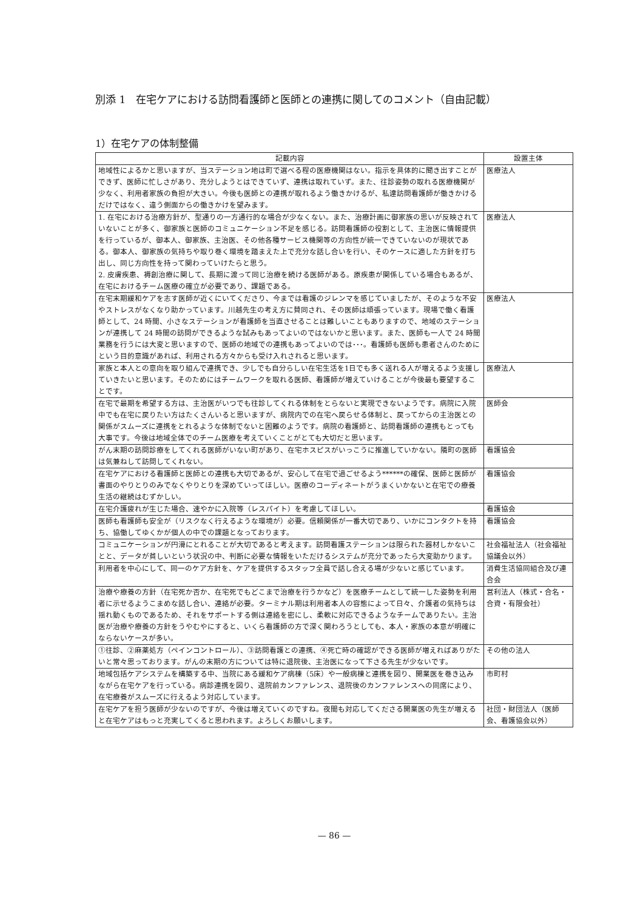別添 1　在宅ケアにおける訪問看護師と医師との連携に関してのコメント（自由記載）
1）在宅ケアの体制整備
| 記載内容 | 設置主体 |
| --- | --- |
| 地域性によるかと思いますが、当ステーション地は町で選べる程の医療機関はない。指示を具体的に聞き出すことができず、医師に忙しさがあり、充分しようとはできていず、連携は取れていず。また、往診姿勢の取れる医療機関が少なく、利用者家族の負担が大きい。今後も医師との連携が取れるよう働きかけるが、私達訪問看護師が働きかけるだけではなく、違う側面からの働きかけを望みます。 | 医療法人 |
| 1. 在宅における治療方針が、型通りの一方通行的な場合が少なくない。また、治療計画に御家族の思いが反映されていないことが多く、御家族と医師のコミュニケーション不足を感じる。訪問看護師の役割として、主治医に情報提供を行っているが、御本人、御家族、主治医、その他各種サービス機関等の方向性が統一できていないのが現状である。御本人、御家族の気持ちや取り巻く環境を踏まえた上で充分な話し合いを行い、そのケースに適した方針を打ち出し、同じ方向性を持って関わっていけたらと思う。 2. 皮膚疾患、褥創治療に関して、長期に渡って同じ治療を続ける医師がある。原疾患が関係している場合もあるが、在宅におけるチーム医療の確立が必要であり、課題である。 | 医療法人 |
| 在宅末期緩和ケアを志す医師が近くにいてくださり、今までは看護のジレンマを感じていましたが、そのような不安やストレスがなくなり助かっています。川越先生の考え方に賛同され、その医師は頑張っています。現場で働く看護師として、24 時間、小さなステーションが看護師を当直させることは難しいこともありますので、地域のステーションが連携して 24 時間の訪問ができるような試みもあってよいのではないかと思います。また、医師も一人で 24 時間業務を行うには大変と思いますので、医師の地域での連携もあってよいのでは･･･。看護師も医師も患者さんのためにという目的意識があれば、利用される方々からも受け入れされると思います。 | 医療法人 |
| 家族と本人との意向を取り組んで連携でき、少しでも自分らしい在宅生活を1日でも多く送れる人が増えるよう支援していきたいと思います。そのためにはチームワークを取れる医師、看護師が増えていけることが今後最も要望することです。 | 医療法人 |
| 在宅で最期を希望する方は、主治医がいつでも往診してくれる体制をとらないと実現できないようです。病院に入院中でも在宅に戻りたい方はたくさんいると思いますが、病院内での在宅へ戻らせる体制と、戻ってからの主治医との関係がスムーズに連携をとれるような体制でないと困難のようです。病院の看護師と、訪問看護師の連携もとっても大事です。今後は地域全体でのチーム医療を考えていくことがとても大切だと思います。 | 医師会 |
| がん末期の訪問診療をしてくれる医師がいない町があり、在宅ホスピスがいっこうに推進していかない。隣町の医師は気兼ねして訪問してくれない。 | 看護協会 |
| 在宅ケアにおける看護師と医師との連携も大切であるが、安心して在宅で過ごせるよう******の確保、医師と医師が書面のやりとりのみでなくやりとりを深めていってほしい。医療のコーディネートがうまくいかないと在宅での療養生活の継続はむずかしい。 | 看護協会 |
| 在宅介護疲れが生じた場合、速やかに入院等（レスパイト）を考慮してほしい。 | 看護協会 |
| 医師も看護師も安全が（リスクなく行えるような環境が）必要。信頼関係が一番大切であり、いかにコンタクトを持ち、協働してゆくかが個人の中での課題となっております。 | 看護協会 |
| コミュニケーションが円滑にとれることが大切であると考えます。訪問看護ステーションは限られた器材しかないことと、データが貧しいという状況の中、判断に必要な情報をいただけるシステムが充分であったら大変助かります。 | 社会福祉法人（社会福祉協議会以外） |
| 利用者を中心にして、同一のケア方針を、ケアを提供するスタッフ全員で話し合える場が少ないと感じています。 | 消費生活協同組合及び連合会 |
| 治療や療養の方針（在宅死か否か、在宅死でもどこまで治療を行うかなど）を医療チームとして統一した姿勢を利用者に示せるようこまめな話し合い、連絡が必要。ターミナル期は利用者本人の容態によって日々、介護者の気持ちは揺れ動くものであるため、それをサポートする側は連絡を密にし、柔軟に対応できるようなチームでありたい。主治医が治療や療養の方針をうやむやにすると、いくら看護師の方で深く関わろうとしても、本人・家族の本意が明確にならないケースが多い。 | 営利法人（株式・合名・合資・有限会社） |
| ①往診、②麻薬処方（ペインコントロール）、③訪問看護との連携、④死亡時の確認ができる医師が増えればありがたいと常々思っております。がんの末期の方については特に退院後、主治医になって下さる先生が少ないです。 | その他の法人 |
| 地域包括ケアシステムを構築する中、当院にある緩和ケア病棟（5床）や一般病棟と連携を図り、開業医を巻き込みながら在宅ケアを行っている。病診連携を図り、退院前カンファレンス、退院後のカンファレンスへの同席により、在宅療養がスムーズに行えるよう対応しています。 | 市町村 |
| 在宅ケアを担う医師が少ないのですが、今後は増えていくのですね。夜間も対応してくださる開業医の先生が増えると在宅ケアはもっと充実してくると思われます。よろしくお願いします。 | 社団・財団法人（医師会、看護協会以外） |
— 86 —